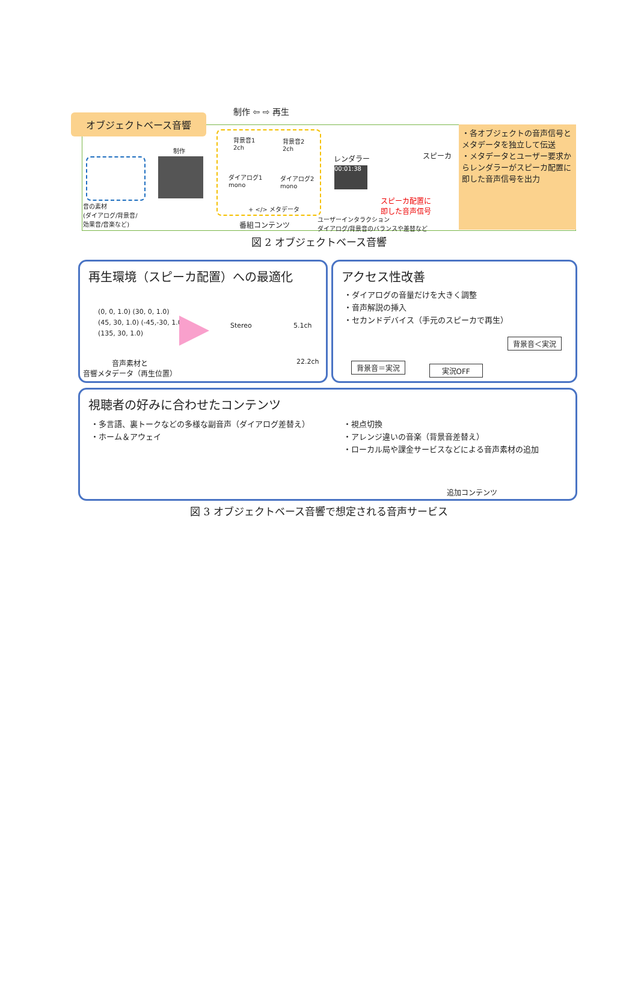制作 ⇦ ⇨ 再生
オブジェクトベース音響
音の素材
(ダイアログ/背景音/
効果音/音楽など)
制作
背景音1
2ch
背景音2
2ch
ダイアログ1
mono
ダイアログ2
mono
+ </> メタデータ
番組コンテンツ
レンダラー
00:01:38
スピーカ
スピーカ配置に
即した音声信号
ユーザーインタラクション
ダイアログ/背景音のバランスや差替など
・各オブジェクトの音声信号とメタデータを独立して伝送
・メタデータとユーザー要求からレンダラーがスピーカ配置に即した音声信号を出力
図 2 オブジェクトベース音響
再生環境（スピーカ配置）への最適化
(0, 0, 1.0) (30, 0, 1.0)
(45, 30, 1.0) (-45,-30, 1.0)
(135, 30, 1.0)
音声素材と
音響メタデータ（再生位置）
Stereo 5.1ch
22.2ch
アクセス性改善
・ダイアログの音量だけを大きく調整
・音声解説の挿入
・セカンドデバイス（手元のスピーカで再生）
背景音＜実況
背景音＝実況 実況OFF
視聴者の好みに合わせたコンテンツ
・多言語、裏トークなどの多様な副音声（ダイアログ差替え）
・ホーム＆アウェイ
・視点切換
・アレンジ違いの音楽（背景音差替え）
・ローカル局や課金サービスなどによる音声素材の追加
追加コンテンツ
図 3 オブジェクトベース音響で想定される音声サービス